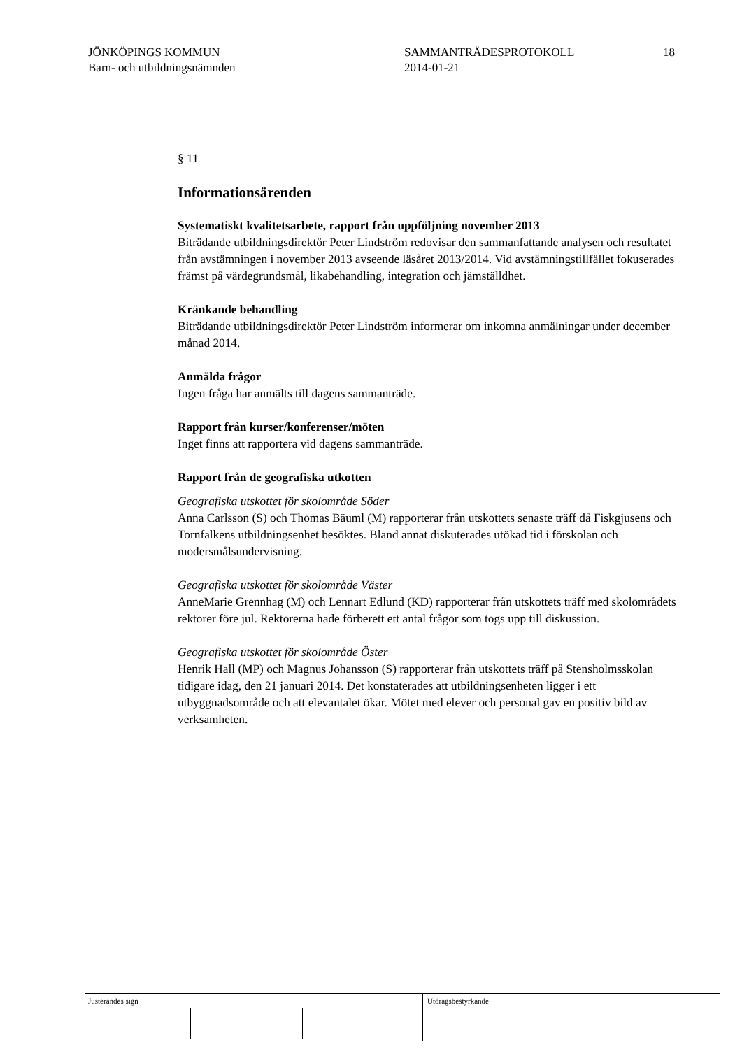JÖNKÖPINGS KOMMUN
Barn- och utbildningsnämnden
SAMMANTRÄDESPROTOKOLL
2014-01-21
18
§ 11
Informationsärenden
Systematiskt kvalitetsarbete, rapport från uppföljning november 2013
Biträdande utbildningsdirektör Peter Lindström redovisar den sammanfattande analysen och resultatet från avstämningen i november 2013 avseende läsåret 2013/2014. Vid avstämningstillfället fokuserades främst på värdegrundsmål, likabehandling, integration och jämställdhet.
Kränkande behandling
Biträdande utbildningsdirektör Peter Lindström informerar om inkomna anmälningar under december månad 2014.
Anmälda frågor
Ingen fråga har anmälts till dagens sammanträde.
Rapport från kurser/konferenser/möten
Inget finns att rapportera vid dagens sammanträde.
Rapport från de geografiska utkotten
Geografiska utskottet för skolområde Söder
Anna Carlsson (S) och Thomas Bäuml (M) rapporterar från utskottets senaste träff då Fiskgjusens och Tornfalkens utbildningsenhet besöktes. Bland annat diskuterades utökad tid i förskolan och modersmålsundervisning.
Geografiska utskottet för skolområde Väster
AnneMarie Grennhag (M) och Lennart Edlund (KD) rapporterar från utskottets träff med skolområdets rektorer före jul. Rektorerna hade förberett ett antal frågor som togs upp till diskussion.
Geografiska utskottet för skolområde Öster
Henrik Hall (MP) och Magnus Johansson (S) rapporterar från utskottets träff på Stensholmsskolan tidigare idag, den 21 januari 2014. Det konstaterades att utbildningsenheten ligger i ett utbyggnadsområde och att elevantalet ökar. Mötet med elever och personal gav en positiv bild av verksamheten.
Justerandes sign Utdragsbestyrkande